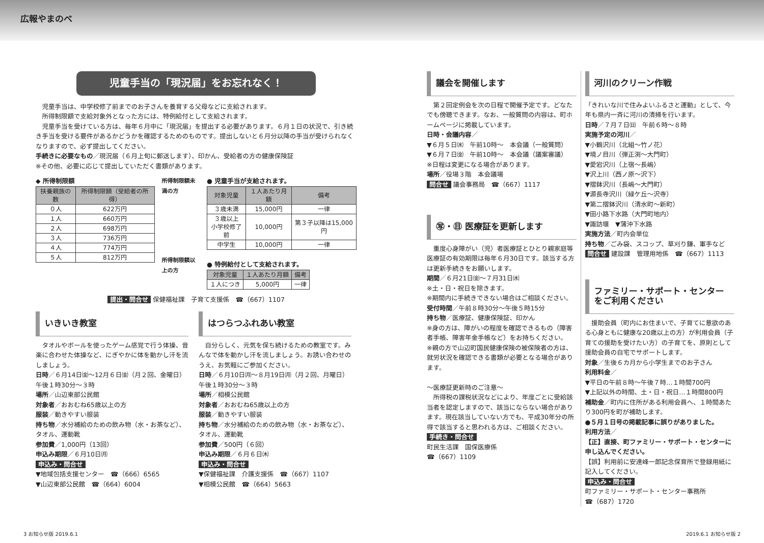広報やまのべ
児童手当の「現況届」をお忘れなく！
　児童手当は、中学校修了前までのお子さんを養育する父母などに支給されます。
　所得制限額で支給対象外となった方には、特例給付として支給されます。
　児童手当を受けている方は、毎年６月中に「現況届」を提出する必要があります。６月１日の状況で、引き続き手当を受ける要件があるかどうかを確認するためのものです。提出しないと６月分以降の手当が受けられなくなりますので、必ず提出してください。
手続きに必要なもの／現況届（６月上旬に郵送します）、印かん、受給者の方の健康保険証
※その他、必要に応じて提出していただく書類があります。
◆ 所得制限額
| 扶養親族の数 | 所得制限額（受給者の所得） |
| --- | --- |
| ０人 | 622万円 |
| １人 | 660万円 |
| ２人 | 698万円 |
| ３人 | 736万円 |
| ４人 | 774万円 |
| ５人 | 812万円 |
所得制限額未満の方
所得制限額以上の方
● 児童手当が支給されます。
| 対象児童 | １人あたり月額 | 備考 |
| --- | --- | --- |
| ３歳未満 | 15,000円 | 一律 |
| ３歳以上 小学校修了前 | 10,000円 | 第３子以降は15,000円 |
| 中学生 | 10,000円 | 一律 |
● 特例給付として支給されます。
| 対象児童 | １人あたり月額 | 備考 |
| --- | --- | --- |
| １人につき | 5,000円 | 一律 |
提出・問合せ 保健福祉課　子育て支援係　☎（667）1107
いきいき教室
　タオルやボールを使ったゲーム感覚で行う体操、音楽に合わせた体操など、にぎやかに体を動かし汗を流しましょう。
日時／６月14日㈮〜12月６日㈮（月２回、金曜日）午後１時30分〜３時
場所／山辺東部公民館
対象者／おおむね65歳以上の方
服装／動きやすい服装
持ち物／水分補給のための飲み物（水・お茶など）、タオル、運動靴
参加費／1,000円（13回）
申込み期限／６月10日㈪
申込み・問合せ
▼地域包括支援センター　☎（666）6565
▼山辺東部公民館　☎（664）6004
はつらつふれあい教室
　自分らしく、元気を保ち続けるための教室です。みんなで体を動かし汗を流しましょう。お誘い合わせのうえ、お気軽にご参加ください。
日時／６月10日㈪〜８月19日㈪（月２回、月曜日）午後１時30分〜３時
場所／相模公民館
対象者／おおむね65歳以上の方
服装／動きやすい服装
持ち物／水分補給のための飲み物（水・お茶など）、タオル、運動靴
参加費／500円（６回）
申込み期限／６月６日㈭
申込み・問合せ
▼保健福祉課　介護支援係　☎（667）1107
▼相模公民館　☎（664）5663
議会を開催します
　第２回定例会を次の日程で開催予定です。どなたでも傍聴できます。なお、一般質問の内容は、町ホームページに掲載しています。
日時・会議内容／
▼６月５日㈬　午前10時〜　本会議（一般質問）
▼６月７日㈮　午前10時〜　本会議（議案審議）
※日程は変更になる場合があります。
場所／役場３階　本会議場
問合せ 議会事務局　☎（667）1117
㊢・㊐ 医療証を更新します
　重度心身障がい（児）者医療証とひとり親家庭等医療証の有効期限は毎年６月30日です。該当する方は更新手続きをお願いします。
期間／６月21日㈮〜７月31日㈬
※土・日・祝日を除きます。
※期間内に手続きできない場合はご相談ください。
受付時間／午前８時30分〜午後５時15分
持ち物／医療証、健康保険証、印かん
※身の方は、障がいの程度を確認できるもの（障害者手帳、障害年金手帳など）をお持ちください。
※親の方で山辺町国民健康保険の被保険者の方は、就労状況を確認できる書類が必要となる場合があります。
〜医療証更新時のご注意〜
　所得税の課税状況などにより、年度ごとに受給該当者を認定しますので、該当にならない場合があります。現在該当していない方でも、平成30年分の所得で該当すると思われる方は、ご相談ください。
手続き・問合せ
町民生活課　国保医療係
☎（667）1109
河川のクリーン作戦
「きれいな川で住みよいふるさと運動」として、今年も県内一斉に河川の清掃を行います。
日時／７月７日㈰　午前６時〜８時
実施予定の河川／
▼小鶴沢川（北組〜竹ノ花）
▼境ノ目川（弾正渕〜大門町）
▼愛宕沢川（上宿〜長嶋）
▼沢上川（西ノ原〜沢下）
▼摺鉢沢川（長嶋〜大門町）
▼源長寺沢川（緑ケ丘〜沢寺）
▼第二摺鉢沢川（清水町〜新町）
▼田小路下水路（大門町地内）
▼諏訪堰　▼蒲沖下水路
実施方法／町内会単位
持ち物／ごみ袋、スコップ、草刈り鎌、軍手など
問合せ 建設課　管理用地係　☎（667）1113
ファミリー・サポート・センターをご利用ください
　援助会員（町内にお住まいで、子育てに意欲のある心身ともに健康な20歳以上の方）が利用会員（子育ての援助を受けたい方）の子育てを、原則として援助会員の自宅でサポートします。
対象／生後６カ月から小学生までのお子さん
利用料金／
▼平日の午前８時〜午後７時…１時間700円
▼上記以外の時間、土・日・祝日…１時間800円
補助金／町内に住所がある利用会員へ、１時間あたり300円を町が補助します。
●５月１日号の掲載記事に誤りがありました。
利用方法／
【正】直接、町ファミリー・サポート・センターに申し込んでください。
【誤】利用前に安達峰一郎記念保育所で登録用紙に記入してください。
申込み・問合せ
町ファミリー・サポート・センター事務所
☎（687）1720
3 お知らせ版 2019.6.1 2019.6.1 お知らせ版 2